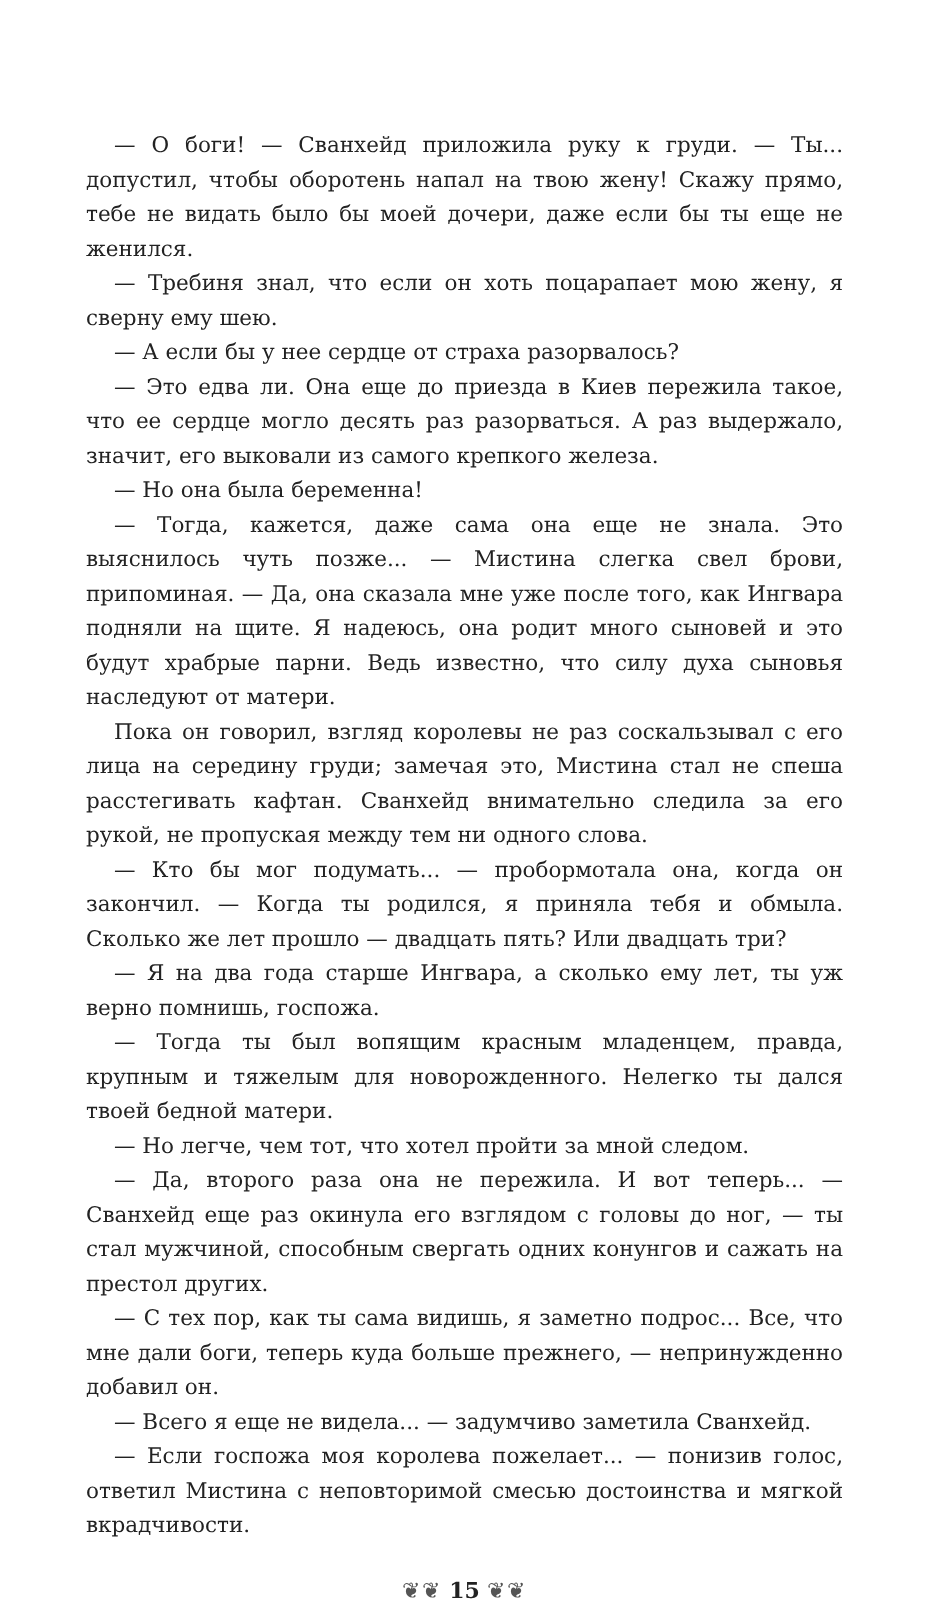— О боги! — Сванхейд приложила руку к груди. — Ты... допустил, чтобы оборотень напал на твою жену! Скажу прямо, тебе не видать было бы моей дочери, даже если бы ты еще не женился.
— Требиня знал, что если он хоть поцарапает мою жену, я сверну ему шею.
— А если бы у нее сердце от страха разорвалось?
— Это едва ли. Она еще до приезда в Киев пережила такое, что ее сердце могло десять раз разорваться. А раз выдержало, значит, его выковали из самого крепкого железа.
— Но она была беременна!
— Тогда, кажется, даже сама она еще не знала. Это выяснилось чуть позже... — Мистина слегка свел брови, припоминая. — Да, она сказала мне уже после того, как Ингвара подняли на щите. Я надеюсь, она родит много сыновей и это будут храбрые парни. Ведь известно, что силу духа сыновья наследуют от матери.
Пока он говорил, взгляд королевы не раз соскальзывал с его лица на середину груди; замечая это, Мистина стал не спеша расстегивать кафтан. Сванхейд внимательно следила за его рукой, не пропуская между тем ни одного слова.
— Кто бы мог подумать... — пробормотала она, когда он закончил. — Когда ты родился, я приняла тебя и обмыла. Сколько же лет прошло — двадцать пять? Или двадцать три?
— Я на два года старше Ингвара, а сколько ему лет, ты уж верно помнишь, госпожа.
— Тогда ты был вопящим красным младенцем, правда, крупным и тяжелым для новорожденного. Нелегко ты дался твоей бедной матери.
— Но легче, чем тот, что хотел пройти за мной следом.
— Да, второго раза она не пережила. И вот теперь... — Сванхейд еще раз окинула его взглядом с головы до ног, — ты стал мужчиной, способным свергать одних конунгов и сажать на престол других.
— С тех пор, как ты сама видишь, я заметно подрос... Все, что мне дали боги, теперь куда больше прежнего, — непринужденно добавил он.
— Всего я еще не видела... — задумчиво заметила Сванхейд.
— Если госпожа моя королева пожелает... — понизив голос, ответил Мистина с неповторимой смесью достоинства и мягкой вкрадчивости.
❦❦ 15 ❦❦